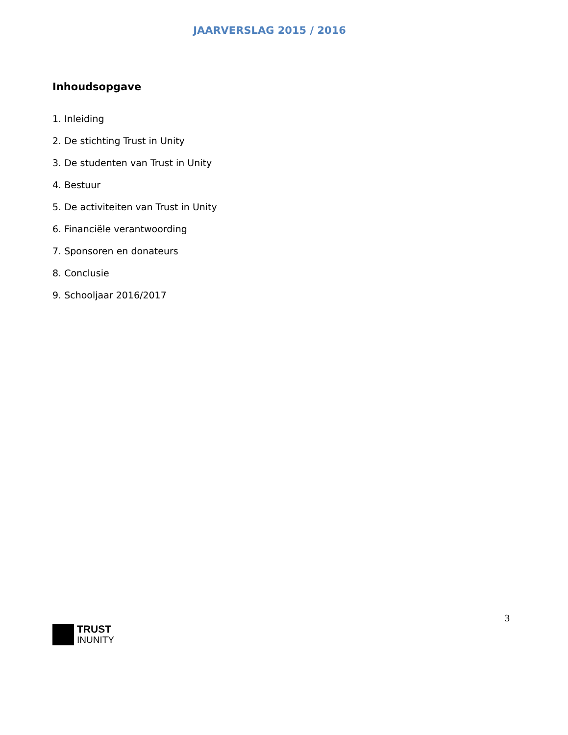JAARVERSLAG 2015 / 2016
Inhoudsopgave
1. Inleiding
2. De stichting Trust in Unity
3. De studenten van Trust in Unity
4. Bestuur
5. De activiteiten van Trust in Unity
6. Financiële verantwoording
7. Sponsoren en donateurs
8. Conclusie
9. Schooljaar 2016/2017
3
TRUST
INUNITY